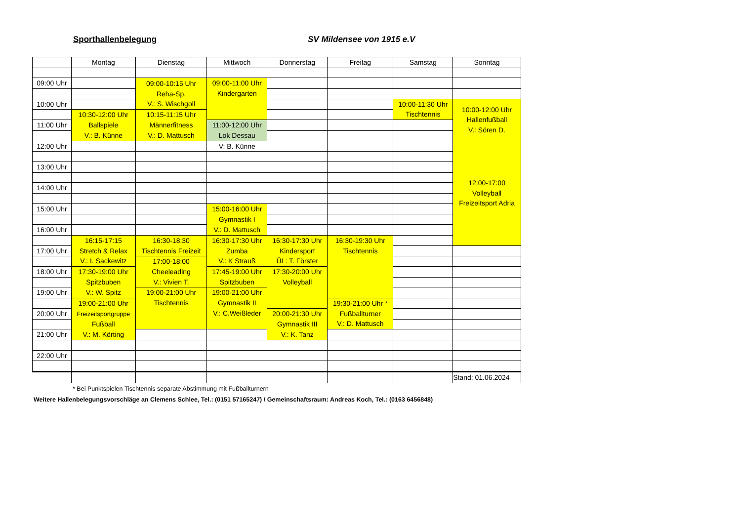Sporthallenbelegung SV Mildensee von 1915 e.V
| | Montag | Dienstag | Mittwoch | Donnerstag | Freitag | Samstag | Sonntag |
| --- | --- | --- | --- | --- | --- | --- | --- |
| 09:00 Uhr | | 09:00-10:15 Uhr Reha-Sp. V.: S. Wischgoll | 09:00-11:00 Uhr Kindergarten | | | | |
| 10:00 Uhr | | | | | | 10:00-11:30 Uhr Tischtennis | 10:00-12:00 Uhr Hallenfußball V.: Sören D. |
| | 10:30-12:00 Uhr Ballspiele V.: B. Künne | 10:15-11:15 Uhr Männerfitness V.: D. Mattusch | | | | | |
| 11:00 Uhr | | | 11:00-12:00 Uhr Lok Dessau | | | | |
| 12:00 Uhr | | | V: B. Künne | | | | 12:00-17:00 Volleyball Freizeitsport Adria |
| 13:00 Uhr | | | | | | | |
| 14:00 Uhr | | | | | | | |
| 15:00 Uhr | | | 15:00-16:00 Uhr Gymnastik I V.: D. Mattusch | | | | |
| 16:00 Uhr | | | | | | | |
| | 16:15-17:15 Stretch & Relax V.: I. Sackewitz | 16:30-18:30 Tischtennis Freizeit | 16:30-17:30 Uhr Zumba V.: K Strauß | 16:30-17:30 Uhr Kindersport ÜL: T. Förster | 16:30-19:30 Uhr Tischtennis | | |
| 17:00 Uhr | | | | | | | |
| | | 17:00-18:00 Cheeleading V.: Vivien T. | | | | | |
| 18:00 Uhr | 17:30-19:00 Uhr Spitzbuben V.: W. Spitz | | 17:45-19:00 Uhr Spitzbuben | 17:30-20:00 Uhr Volleyball | | | |
| 19:00 Uhr | | 19:00-21:00 Uhr Tischtennis | 19:00-21:00 Uhr Gymnastik II V.: C.Weißleder | | | | |
| | 19:00-21:00 Uhr Freizeitsportgruppe Fußball V.: M. Körting | | | | 19:30-21:00 Uhr * Fußballturner V.: D. Mattusch | | |
| 20:00 Uhr | | | | 20:00-21:30 Uhr Gymnastik III V.: K. Tanz | | | |
| 21:00 Uhr | | | | | | | |
| 22:00 Uhr | | | | | | | |
| | | | | | | | Stand: 01.06.2024 |
* Bei Punktspielen Tischtennis separate Abstimmung mit Fußballturnern
Weitere Hallenbelegungsvorschläge an Clemens Schlee, Tel.: (0151 57165247) / Gemeinschaftsraum: Andreas Koch, Tel.: (0163 6456848)